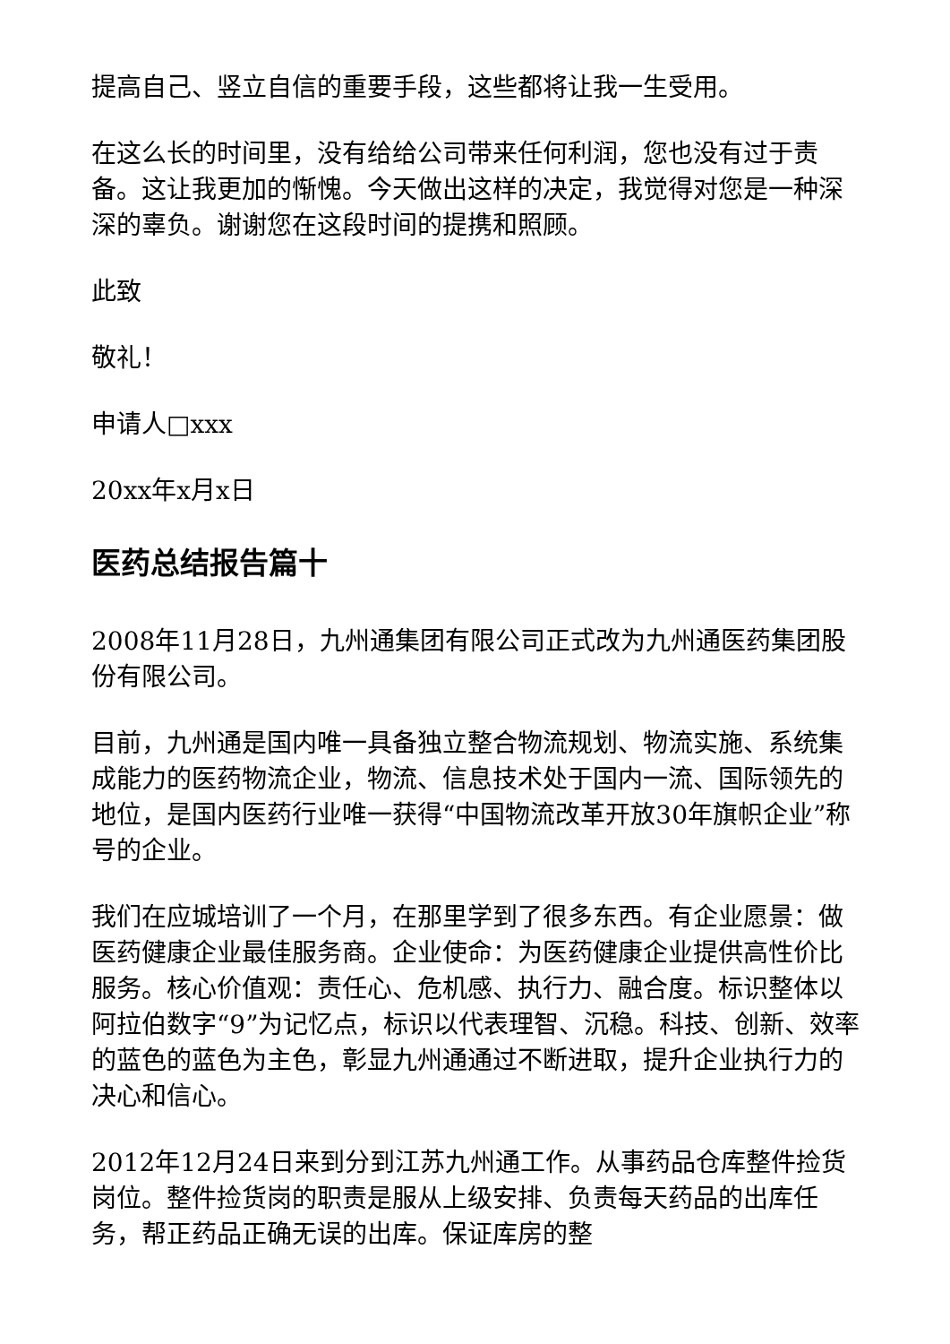提高自己、竖立自信的重要手段，这些都将让我一生受用。
在这么长的时间里，没有给给公司带来任何利润，您也没有过于责备。这让我更加的惭愧。今天做出这样的决定，我觉得对您是一种深深的辜负。谢谢您在这段时间的提携和照顾。
此致
敬礼！
申请人□xxx
20xx年x月x日
医药总结报告篇十
2008年11月28日，九州通集团有限公司正式改为九州通医药集团股份有限公司。
目前，九州通是国内唯一具备独立整合物流规划、物流实施、系统集成能力的医药物流企业，物流、信息技术处于国内一流、国际领先的地位，是国内医药行业唯一获得“中国物流改革开放30年旗帜企业”称号的企业。
我们在应城培训了一个月，在那里学到了很多东西。有企业愿景：做医药健康企业最佳服务商。企业使命：为医药健康企业提供高性价比服务。核心价值观：责任心、危机感、执行力、融合度。标识整体以阿拉伯数字“9”为记忆点，标识以代表理智、沉稳。科技、创新、效率的蓝色的蓝色为主色，彰显九州通通过不断进取，提升企业执行力的决心和信心。
2012年12月24日来到分到江苏九州通工作。从事药品仓库整件捡货岗位。整件捡货岗的职责是服从上级安排、负责每天药品的出库任务，帮正药品正确无误的出库。保证库房的整